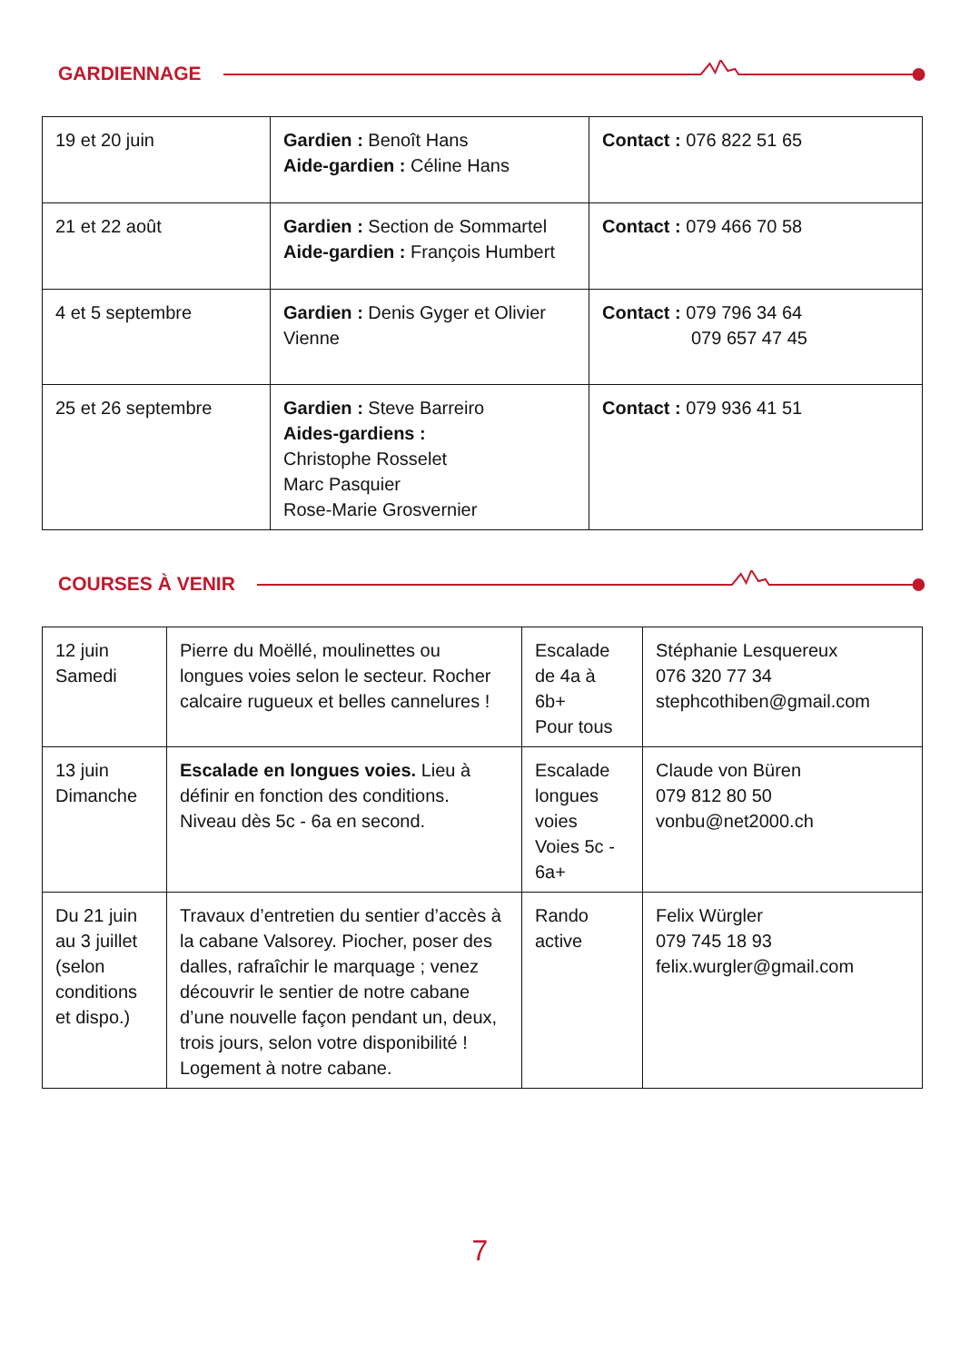GARDIENNAGE
| 19 et 20 juin | Gardien : Benoît Hans Aide-gardien : Céline Hans | Contact : 076 822 51 65 |
| 21 et 22 août | Gardien : Section de Sommartel Aide-gardien : François Humbert | Contact : 079 466 70 58 |
| 4 et 5 septembre | Gardien : Denis Gyger et Olivier Vienne | Contact : 079 796 34 64 079 657 47 45 |
| 25 et 26 septembre | Gardien : Steve Barreiro Aides-gardiens : Christophe Rosselet Marc Pasquier Rose-Marie Grosvernier | Contact : 079 936 41 51 |
COURSES À VENIR
| 12 juin Samedi | Pierre du Moëllé, moulinettes ou longues voies selon le secteur. Rocher calcaire rugueux et belles cannelures ! | Escalade de 4a à 6b+ Pour tous | Stéphanie Lesquereux 076 320 77 34 stephcothiben@gmail.com |
| 13 juin Dimanche | Escalade en longues voies. Lieu à définir en fonction des conditions. Niveau dès 5c - 6a en second. | Escalade longues voies Voies 5c - 6a+ | Claude von Büren 079 812 80 50 vonbu@net2000.ch |
| Du 21 juin au 3 juillet (selon conditions et dispo.) | Travaux d’entretien du sentier d’accès à la cabane Valsorey. Piocher, poser des dalles, rafraîchir le marquage ; venez découvrir le sentier de notre cabane d’une nouvelle façon pendant un, deux, trois jours, selon votre disponibilité ! Logement à notre cabane. | Rando active | Felix Würgler 079 745 18 93 felix.wurgler@gmail.com |
7